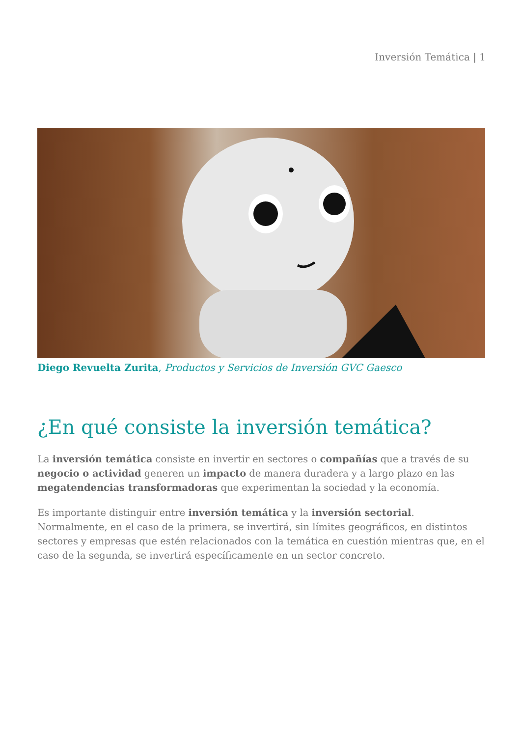Inversión Temática | 1
Diego Revuelta Zurita, Productos y Servicios de Inversión GVC Gaesco
¿En qué consiste la inversión temática?
La inversión temática consiste en invertir en sectores o compañías que a través de su negocio o actividad generen un impacto de manera duradera y a largo plazo en las megatendencias transformadoras que experimentan la sociedad y la economía.
Es importante distinguir entre inversión temática y la inversión sectorial. Normalmente, en el caso de la primera, se invertirá, sin límites geográficos, en distintos sectores y empresas que estén relacionados con la temática en cuestión mientras que, en el caso de la segunda, se invertirá específicamente en un sector concreto.